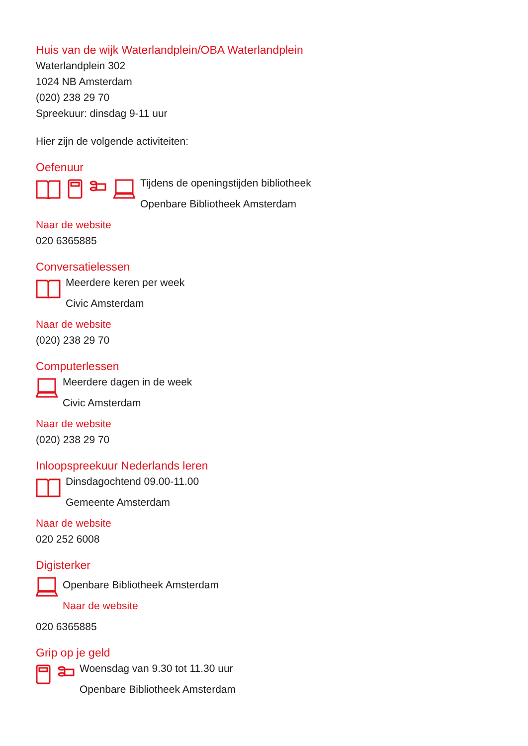Huis van de wijk Waterlandplein/OBA Waterlandplein
Waterlandplein 302
1024 NB Amsterdam
(020) 238 29 70
Spreekuur: dinsdag 9-11 uur
Hier zijn de volgende activiteiten:
Oefenuur
Tijdens de openingstijden bibliotheek
Openbare Bibliotheek Amsterdam
Naar de website
020 6365885
Conversatielessen
Meerdere keren per week
Civic Amsterdam
Naar de website
(020) 238 29 70
Computerlessen
Meerdere dagen in de week
Civic Amsterdam
Naar de website
(020) 238 29 70
Inloopspreekuur Nederlands leren
Dinsdagochtend 09.00-11.00
Gemeente Amsterdam
Naar de website
020 252 6008
Digisterker
Openbare Bibliotheek Amsterdam
Naar de website
020 6365885
Grip op je geld
Woensdag van 9.30 tot 11.30 uur
Openbare Bibliotheek Amsterdam